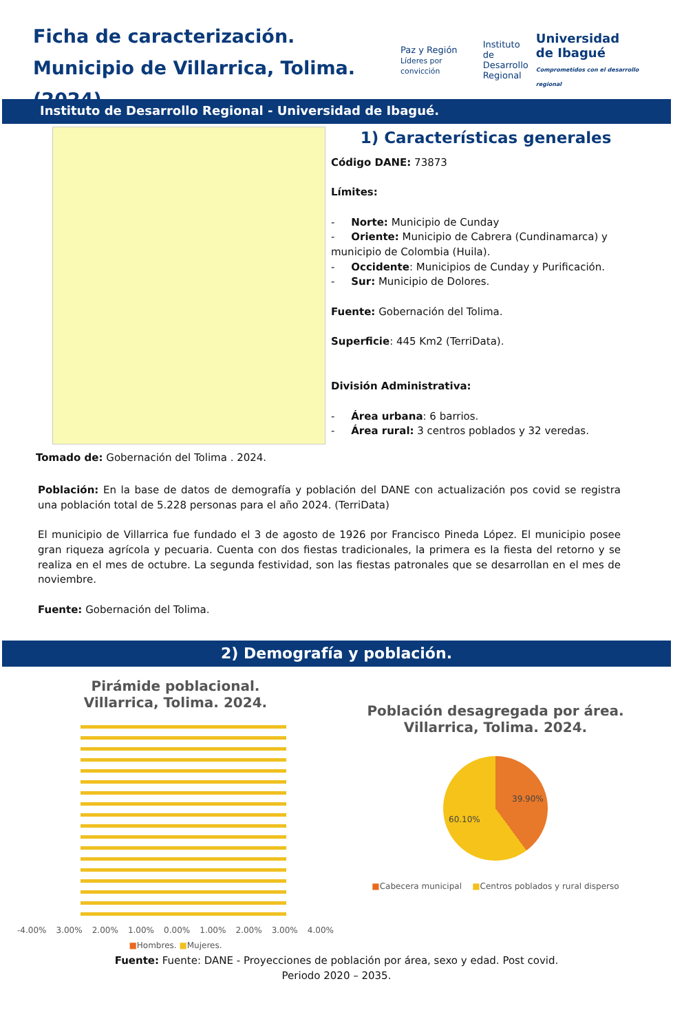Ficha de caracterización.
Municipio de Villarrica, Tolima. (2024).
Paz y Región
Líderes por convicción
Instituto de
Desarrollo
Regional
Universidad
de Ibagué
Comprometidos con el desarrollo regional
Instituto de Desarrollo Regional - Universidad de Ibagué.
Tomado de: Gobernación del Tolima . 2024.
1) Características generales
Código DANE: 73873
Límites:
- Norte: Municipio de Cunday
- Oriente: Municipio de Cabrera (Cundinamarca) y municipio de Colombia (Huila).
- Occidente: Municipios de Cunday y Purificación.
- Sur: Municipio de Dolores.
Fuente: Gobernación del Tolima.
Superficie: 445 Km2 (TerriData).
División Administrativa:
- Área urbana: 6 barrios.
- Área rural: 3 centros poblados y 32 veredas.
Población: En la base de datos de demografía y población del DANE con actualización pos covid se registra una población total de 5.228 personas para el año 2024. (TerriData)
El municipio de Villarrica fue fundado el 3 de agosto de 1926 por Francisco Pineda López. El municipio posee gran riqueza agrícola y pecuaria. Cuenta con dos fiestas tradicionales, la primera es la fiesta del retorno y se realiza en el mes de octubre. La segunda festividad, son las fiestas patronales que se desarrollan en el mes de noviembre.
Fuente: Gobernación del Tolima.
2) Demografía y población.
Pirámide poblacional.
Villarrica, Tolima. 2024.
-4.00% 3.00% 2.00% 1.00% 0.00% 1.00% 2.00% 3.00% 4.00%
■Hombres. ■Mujeres.
Población desagregada por área.
Villarrica, Tolima. 2024.
39.90%
60.10%
■Cabecera municipal ■Centros poblados y rural disperso
Fuente: Fuente: DANE - Proyecciones de población por área, sexo y edad. Post covid.
Periodo 2020 – 2035.